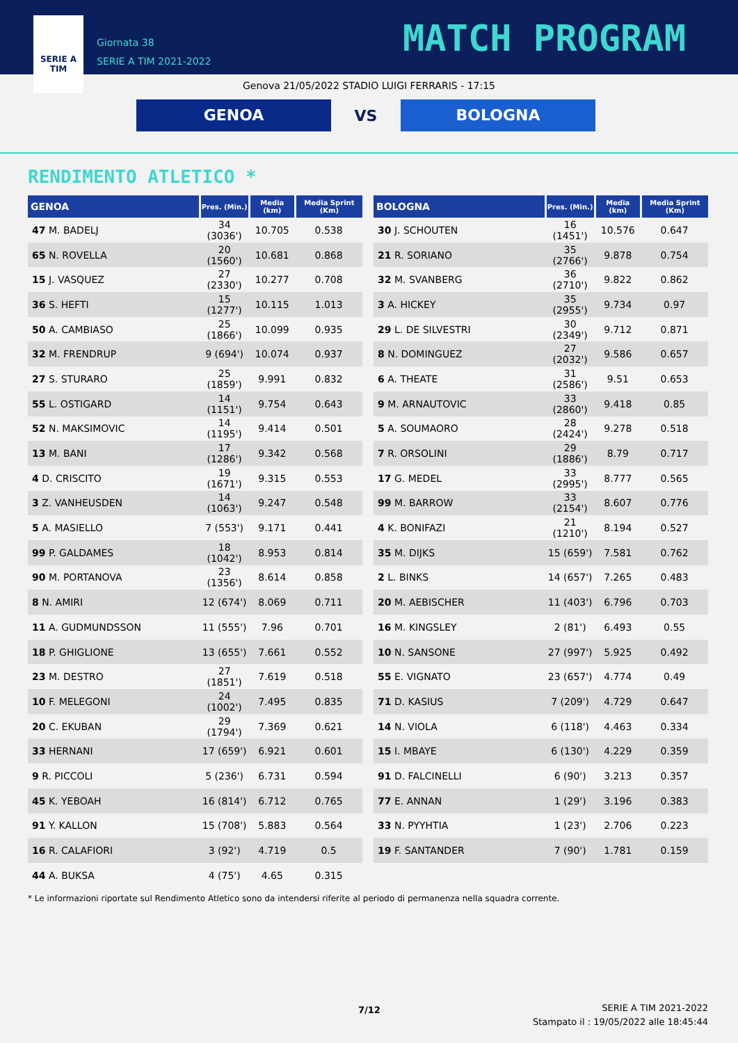SERIE A
TIM
Giornata 38
SERIE A TIM 2021-2022
MATCH PROGRAM
Genova 21/05/2022 STADIO LUIGI FERRARIS - 17:15
GENOA
VS
BOLOGNA
RENDIMENTO ATLETICO *
| GENOA | Pres. (Min.) | Media (km) | Media Sprint (Km) |
| --- | --- | --- | --- |
| 47 M. BADELJ | 34 (3036') | 10.705 | 0.538 |
| 65 N. ROVELLA | 20 (1560') | 10.681 | 0.868 |
| 15 J. VASQUEZ | 27 (2330') | 10.277 | 0.708 |
| 36 S. HEFTI | 15 (1277') | 10.115 | 1.013 |
| 50 A. CAMBIASO | 25 (1866') | 10.099 | 0.935 |
| 32 M. FRENDRUP | 9 (694') | 10.074 | 0.937 |
| 27 S. STURARO | 25 (1859') | 9.991 | 0.832 |
| 55 L. OSTIGARD | 14 (1151') | 9.754 | 0.643 |
| 52 N. MAKSIMOVIC | 14 (1195') | 9.414 | 0.501 |
| 13 M. BANI | 17 (1286') | 9.342 | 0.568 |
| 4 D. CRISCITO | 19 (1671') | 9.315 | 0.553 |
| 3 Z. VANHEUSDEN | 14 (1063') | 9.247 | 0.548 |
| 5 A. MASIELLO | 7 (553') | 9.171 | 0.441 |
| 99 P. GALDAMES | 18 (1042') | 8.953 | 0.814 |
| 90 M. PORTANOVA | 23 (1356') | 8.614 | 0.858 |
| 8 N. AMIRI | 12 (674') | 8.069 | 0.711 |
| 11 A. GUDMUNDSSON | 11 (555') | 7.96 | 0.701 |
| 18 P. GHIGLIONE | 13 (655') | 7.661 | 0.552 |
| 23 M. DESTRO | 27 (1851') | 7.619 | 0.518 |
| 10 F. MELEGONI | 24 (1002') | 7.495 | 0.835 |
| 20 C. EKUBAN | 29 (1794') | 7.369 | 0.621 |
| 33 HERNANI | 17 (659') | 6.921 | 0.601 |
| 9 R. PICCOLI | 5 (236') | 6.731 | 0.594 |
| 45 K. YEBOAH | 16 (814') | 6.712 | 0.765 |
| 91 Y. KALLON | 15 (708') | 5.883 | 0.564 |
| 16 R. CALAFIORI | 3 (92') | 4.719 | 0.5 |
| 44 A. BUKSA | 4 (75') | 4.65 | 0.315 |
| BOLOGNA | Pres. (Min.) | Media (km) | Media Sprint (Km) |
| --- | --- | --- | --- |
| 30 J. SCHOUTEN | 16 (1451') | 10.576 | 0.647 |
| 21 R. SORIANO | 35 (2766') | 9.878 | 0.754 |
| 32 M. SVANBERG | 36 (2710') | 9.822 | 0.862 |
| 3 A. HICKEY | 35 (2955') | 9.734 | 0.97 |
| 29 L. DE SILVESTRI | 30 (2349') | 9.712 | 0.871 |
| 8 N. DOMINGUEZ | 27 (2032') | 9.586 | 0.657 |
| 6 A. THEATE | 31 (2586') | 9.51 | 0.653 |
| 9 M. ARNAUTOVIC | 33 (2860') | 9.418 | 0.85 |
| 5 A. SOUMAORO | 28 (2424') | 9.278 | 0.518 |
| 7 R. ORSOLINI | 29 (1886') | 8.79 | 0.717 |
| 17 G. MEDEL | 33 (2995') | 8.777 | 0.565 |
| 99 M. BARROW | 33 (2154') | 8.607 | 0.776 |
| 4 K. BONIFAZI | 21 (1210') | 8.194 | 0.527 |
| 35 M. DIJKS | 15 (659') | 7.581 | 0.762 |
| 2 L. BINKS | 14 (657') | 7.265 | 0.483 |
| 20 M. AEBISCHER | 11 (403') | 6.796 | 0.703 |
| 16 M. KINGSLEY | 2 (81') | 6.493 | 0.55 |
| 10 N. SANSONE | 27 (997') | 5.925 | 0.492 |
| 55 E. VIGNATO | 23 (657') | 4.774 | 0.49 |
| 71 D. KASIUS | 7 (209') | 4.729 | 0.647 |
| 14 N. VIOLA | 6 (118') | 4.463 | 0.334 |
| 15 I. MBAYE | 6 (130') | 4.229 | 0.359 |
| 91 D. FALCINELLI | 6 (90') | 3.213 | 0.357 |
| 77 E. ANNAN | 1 (29') | 3.196 | 0.383 |
| 33 N. PYYHTIA | 1 (23') | 2.706 | 0.223 |
| 19 F. SANTANDER | 7 (90') | 1.781 | 0.159 |
* Le informazioni riportate sul Rendimento Atletico sono da intendersi riferite al periodo di permanenza nella squadra corrente.
7/12
SERIE A TIM 2021-2022
Stampato il : 19/05/2022 alle 18:45:44